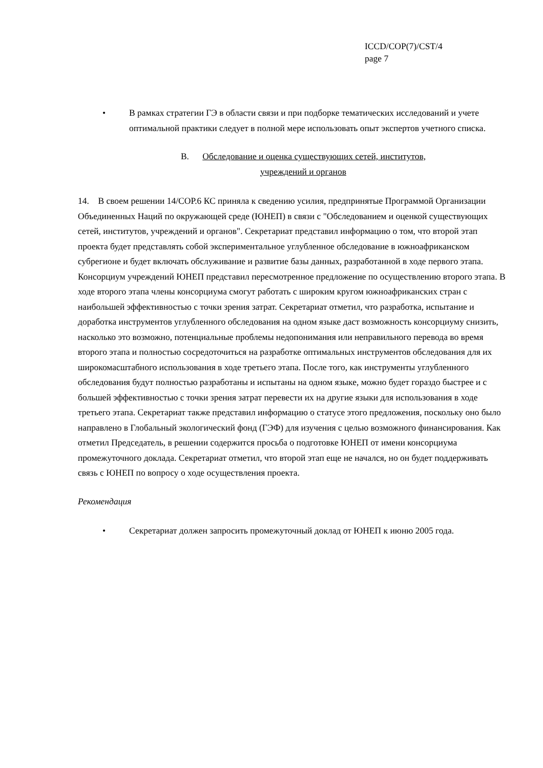ICCD/COP(7)/CST/4
page 7
• В рамках стратегии ГЭ в области связи и при подборке тематических исследований и учете оптимальной практики следует в полной мере использовать опыт экспертов учетного списка.
B. Обследование и оценка существующих сетей, институтов,
учреждений и органов
14. В своем решении 14/COP.6 КС приняла к сведению усилия, предпринятые Программой Организации Объединенных Наций по окружающей среде (ЮНЕП) в связи с "Обследованием и оценкой существующих сетей, институтов, учреждений и органов". Секретариат представил информацию о том, что второй этап проекта будет представлять собой экспериментальное углубленное обследование в южноафриканском субрегионе и будет включать обслуживание и развитие базы данных, разработанной в ходе первого этапа. Консорциум учреждений ЮНЕП представил пересмотренное предложение по осуществлению второго этапа. В ходе второго этапа члены консорциума смогут работать с широким кругом южноафриканских стран с наибольшей эффективностью с точки зрения затрат. Секретариат отметил, что разработка, испытание и доработка инструментов углубленного обследования на одном языке даст возможность консорциуму снизить, насколько это возможно, потенциальные проблемы недопонимания или неправильного перевода во время второго этапа и полностью сосредоточиться на разработке оптимальных инструментов обследования для их широкомасштабного использования в ходе третьего этапа. После того, как инструменты углубленного обследования будут полностью разработаны и испытаны на одном языке, можно будет гораздо быстрее и с большей эффективностью с точки зрения затрат перевести их на другие языки для использования в ходе третьего этапа. Секретариат также представил информацию о статусе этого предложения, поскольку оно было направлено в Глобальный экологический фонд (ГЭФ) для изучения с целью возможного финансирования. Как отметил Председатель, в решении содержится просьба о подготовке ЮНЕП от имени консорциума промежуточного доклада. Секретариат отметил, что второй этап еще не начался, но он будет поддерживать связь с ЮНЕП по вопросу о ходе осуществления проекта.
Рекомендация
• Секретариат должен запросить промежуточный доклад от ЮНЕП к июню 2005 года.